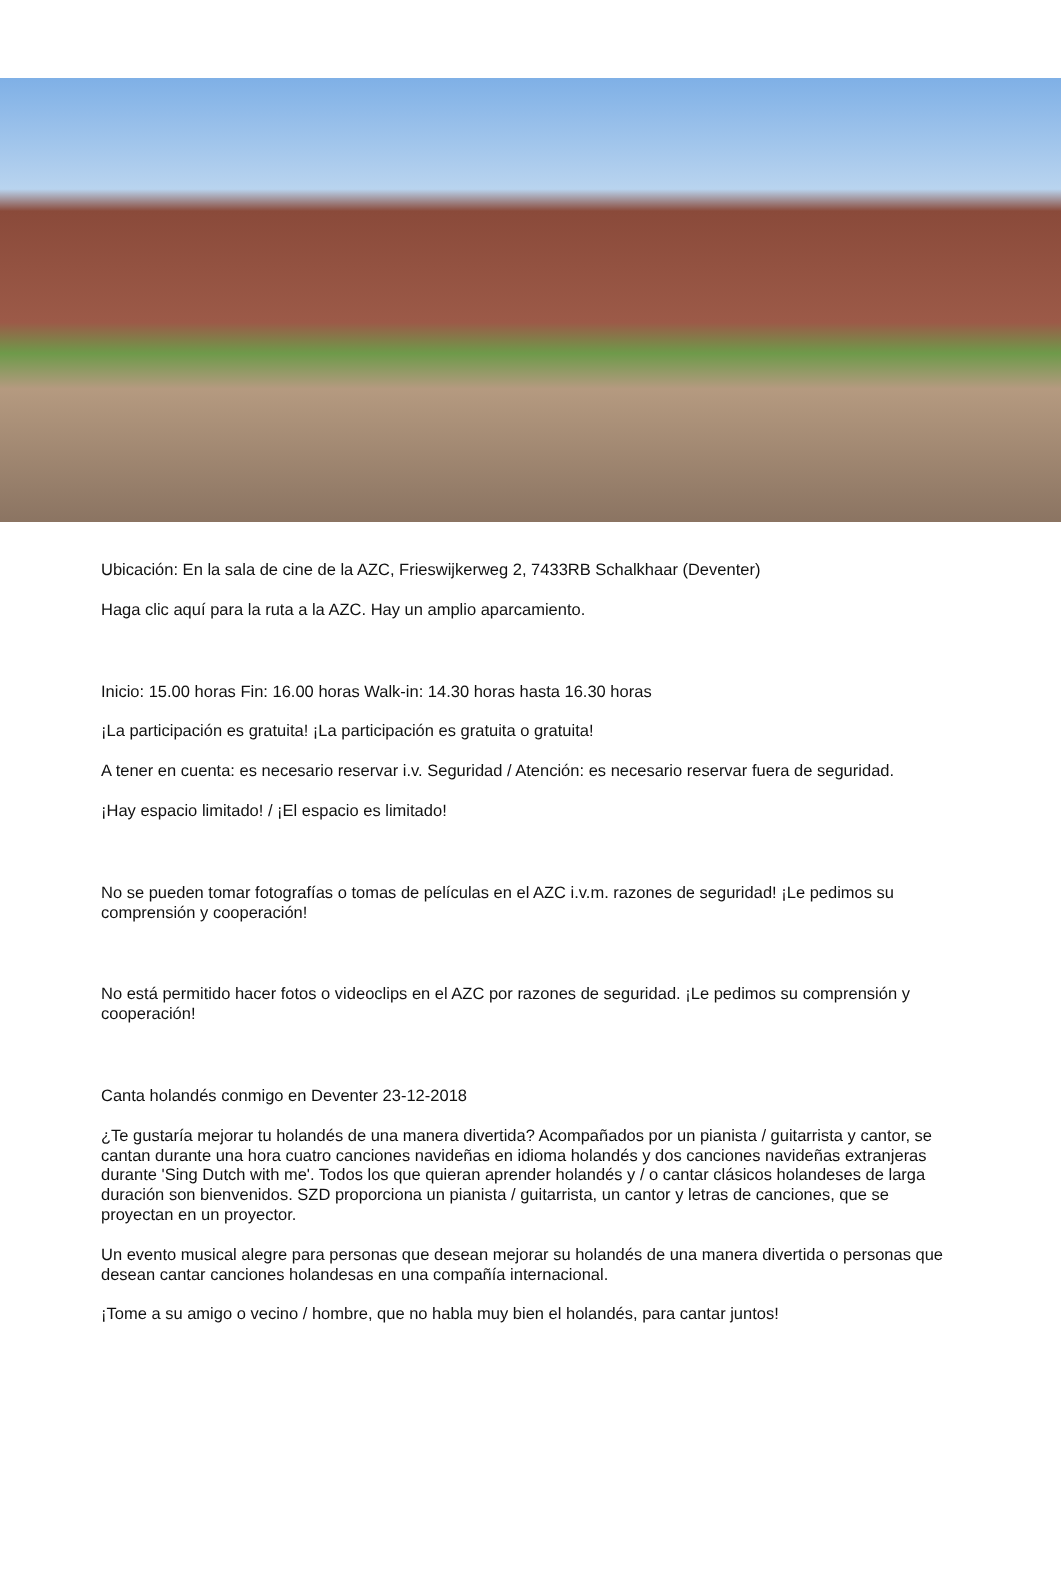Ubicación: En la sala de cine de la AZC, Frieswijkerweg 2, 7433RB Schalkhaar (Deventer)
Haga clic aquí para la ruta a la AZC. Hay un amplio aparcamiento.
Inicio: 15.00 horas Fin: 16.00 horas Walk-in: 14.30 horas hasta 16.30 horas
¡La participación es gratuita! ¡La participación es gratuita o gratuita!
A tener en cuenta: es necesario reservar i.v. Seguridad / Atención: es necesario reservar fuera de seguridad.
¡Hay espacio limitado! / ¡El espacio es limitado!
No se pueden tomar fotografías o tomas de películas en el AZC i.v.m. razones de seguridad! ¡Le pedimos su comprensión y cooperación!
No está permitido hacer fotos o videoclips en el AZC por razones de seguridad. ¡Le pedimos su comprensión y cooperación!
Canta holandés conmigo en Deventer 23-12-2018
¿Te gustaría mejorar tu holandés de una manera divertida? Acompañados por un pianista / guitarrista y cantor, se cantan durante una hora cuatro canciones navideñas en idioma holandés y dos canciones navideñas extranjeras durante 'Sing Dutch with me'. Todos los que quieran aprender holandés y / o cantar clásicos holandeses de larga duración son bienvenidos. SZD proporciona un pianista / guitarrista, un cantor y letras de canciones, que se proyectan en un proyector.
Un evento musical alegre para personas que desean mejorar su holandés de una manera divertida o personas que desean cantar canciones holandesas en una compañía internacional.
¡Tome a su amigo o vecino / hombre, que no habla muy bien el holandés, para cantar juntos!